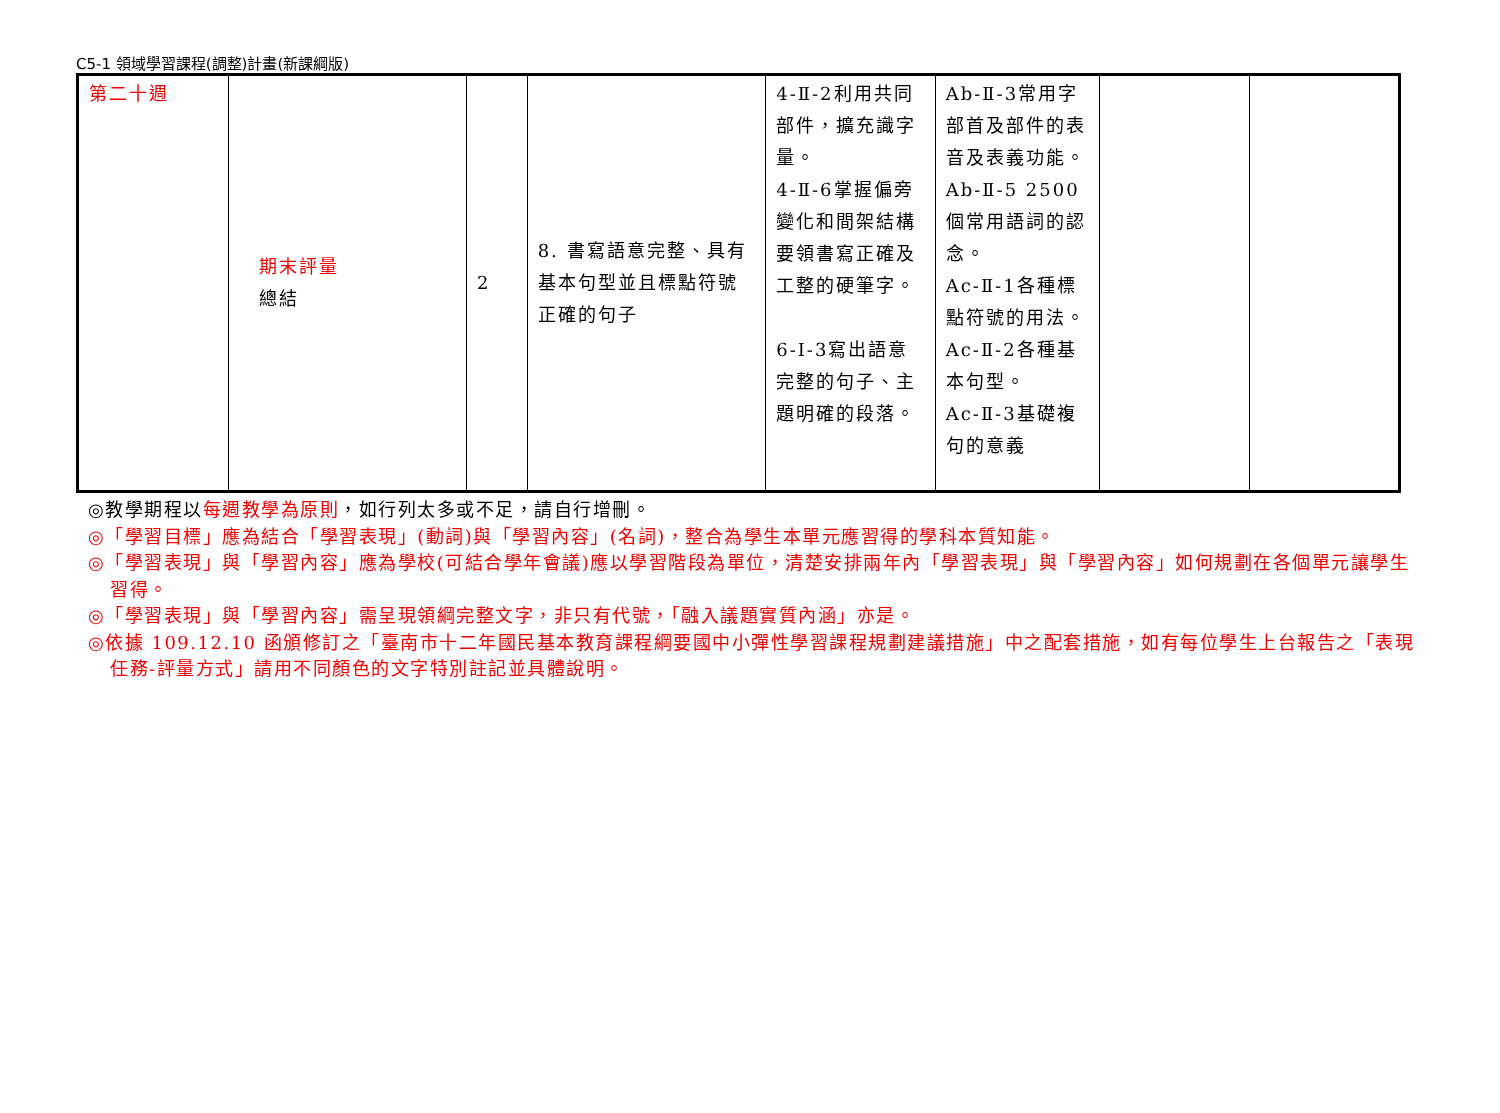C5-1 領域學習課程(調整)計畫(新課綱版)
| 第二十週 | 期末評量 總結 | 2 | 8. 書寫語意完整、具有基本句型並且標點符號正確的句子 | 4-Ⅱ-2利用共同部件，擴充識字量。 4-Ⅱ-6掌握偏旁變化和間架結構要領書寫正確及工整的硬筆字。 6-Ⅰ-3寫出語意完整的句子、主題明確的段落。 | Ab-Ⅱ-3常用字部首及部件的表音及表義功能。 Ab-Ⅱ-5 2500個常用語詞的認念。 Ac-Ⅱ-1各種標點符號的用法。 Ac-Ⅱ-2各種基本句型。 Ac-Ⅱ-3基礎複句的意義 | | |
◎教學期程以每週教學為原則，如行列太多或不足，請自行增刪。
◎「學習目標」應為結合「學習表現」(動詞)與「學習內容」(名詞)，整合為學生本單元應習得的學科本質知能。
◎「學習表現」與「學習內容」應為學校(可結合學年會議)應以學習階段為單位，清楚安排兩年內「學習表現」與「學習內容」如何規劃在各個單元讓學生習得。
◎「學習表現」與「學習內容」需呈現領綱完整文字，非只有代號，「融入議題實質內涵」亦是。
◎依據 109.12.10 函頒修訂之「臺南市十二年國民基本教育課程綱要國中小彈性學習課程規劃建議措施」中之配套措施，如有每位學生上台報告之「表現任務-評量方式」請用不同顏色的文字特別註記並具體說明。